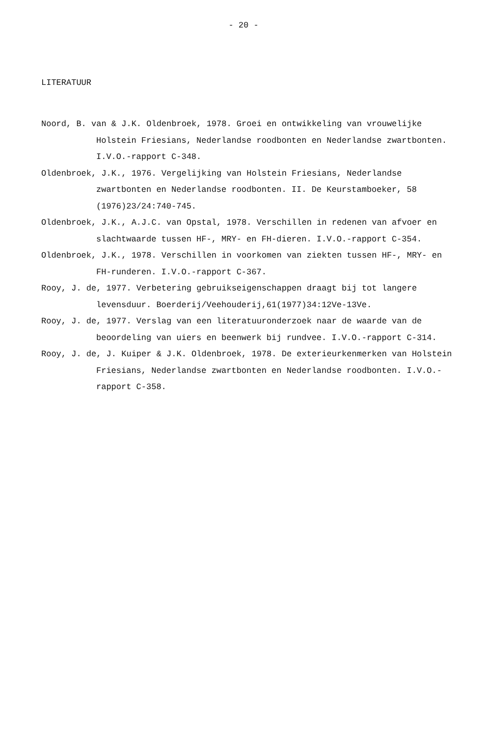- 20 -
LITERATUUR
Noord, B. van & J.K. Oldenbroek, 1978. Groei en ontwikkeling van vrouwelijke Holstein Friesians, Nederlandse roodbonten en Nederlandse zwartbonten. I.V.O.-rapport C-348.
Oldenbroek, J.K., 1976. Vergelijking van Holstein Friesians, Nederlandse zwartbonten en Nederlandse roodbonten. II. De Keurstamboeker, 58 (1976)23/24:740-745.
Oldenbroek, J.K., A.J.C. van Opstal, 1978. Verschillen in redenen van afvoer en slachtwaarde tussen HF-, MRY- en FH-dieren. I.V.O.-rapport C-354.
Oldenbroek, J.K., 1978. Verschillen in voorkomen van ziekten tussen HF-, MRY- en FH-runderen. I.V.O.-rapport C-367.
Rooy, J. de, 1977. Verbetering gebruikseigenschappen draagt bij tot langere levensduur. Boerderij/Veehouderij,61(1977)34:12Ve-13Ve.
Rooy, J. de, 1977. Verslag van een literatuuronderzoek naar de waarde van de beoordeling van uiers en beenwerk bij rundvee. I.V.O.-rapport C-314.
Rooy, J. de, J. Kuiper & J.K. Oldenbroek, 1978. De exterieurkenmerken van Holstein Friesians, Nederlandse zwartbonten en Nederlandse roodbonten. I.V.O.-rapport C-358.